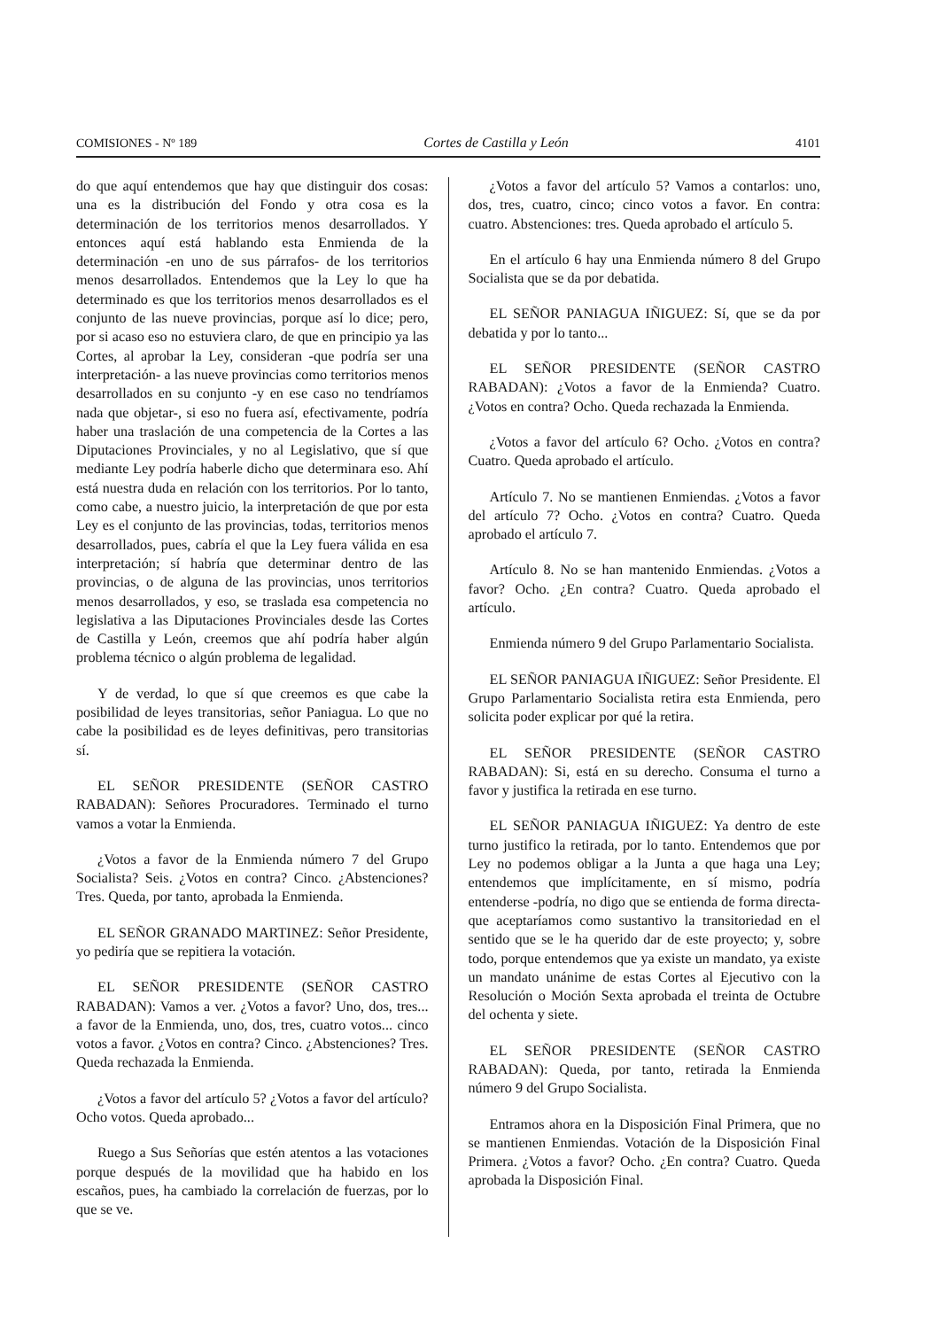COMISIONES - Nº 189 Cortes de Castilla y León 4101
do que aquí entendemos que hay que distinguir dos cosas: una es la distribución del Fondo y otra cosa es la determinación de los territorios menos desarrollados. Y entonces aquí está hablando esta Enmienda de la determinación -en uno de sus párrafos- de los territorios menos desarrollados. Entendemos que la Ley lo que ha determinado es que los territorios menos desarrollados es el conjunto de las nueve provincias, porque así lo dice; pero, por si acaso eso no estuviera claro, de que en principio ya las Cortes, al aprobar la Ley, consideran -que podría ser una interpretación- a las nueve provincias como territorios menos desarrollados en su conjunto -y en ese caso no tendríamos nada que objetar-, si eso no fuera así, efectivamente, podría haber una traslación de una competencia de la Cortes a las Diputaciones Provinciales, y no al Legislativo, que sí que mediante Ley podría haberle dicho que determinara eso. Ahí está nuestra duda en relación con los territorios. Por lo tanto, como cabe, a nuestro juicio, la interpretación de que por esta Ley es el conjunto de las provincias, todas, territorios menos desarrollados, pues, cabría el que la Ley fuera válida en esa interpretación; sí habría que determinar dentro de las provincias, o de alguna de las provincias, unos territorios menos desarrollados, y eso, se traslada esa competencia no legislativa a las Diputaciones Provinciales desde las Cortes de Castilla y León, creemos que ahí podría haber algún problema técnico o algún problema de legalidad.
Y de verdad, lo que sí que creemos es que cabe la posibilidad de leyes transitorias, señor Paniagua. Lo que no cabe la posibilidad es de leyes definitivas, pero transitorias sí.
EL SEÑOR PRESIDENTE (SEÑOR CASTRO RABADAN): Señores Procuradores. Terminado el turno vamos a votar la Enmienda.
¿Votos a favor de la Enmienda número 7 del Grupo Socialista? Seis. ¿Votos en contra? Cinco. ¿Abstenciones? Tres. Queda, por tanto, aprobada la Enmienda.
EL SEÑOR GRANADO MARTINEZ: Señor Presidente, yo pediría que se repitiera la votación.
EL SEÑOR PRESIDENTE (SEÑOR CASTRO RABADAN): Vamos a ver. ¿Votos a favor? Uno, dos, tres... a favor de la Enmienda, uno, dos, tres, cuatro votos... cinco votos a favor. ¿Votos en contra? Cinco. ¿Abstenciones? Tres. Queda rechazada la Enmienda.
¿Votos a favor del artículo 5? ¿Votos a favor del artículo? Ocho votos. Queda aprobado...
Ruego a Sus Señorías que estén atentos a las votaciones porque después de la movilidad que ha habido en los escaños, pues, ha cambiado la correlación de fuerzas, por lo que se ve.
¿Votos a favor del artículo 5? Vamos a contarlos: uno, dos, tres, cuatro, cinco; cinco votos a favor. En contra: cuatro. Abstenciones: tres. Queda aprobado el artículo 5.
En el artículo 6 hay una Enmienda número 8 del Grupo Socialista que se da por debatida.
EL SEÑOR PANIAGUA IÑIGUEZ: Sí, que se da por debatida y por lo tanto...
EL SEÑOR PRESIDENTE (SEÑOR CASTRO RABADAN): ¿Votos a favor de la Enmienda? Cuatro. ¿Votos en contra? Ocho. Queda rechazada la Enmienda.
¿Votos a favor del artículo 6? Ocho. ¿Votos en contra? Cuatro. Queda aprobado el artículo.
Artículo 7. No se mantienen Enmiendas. ¿Votos a favor del artículo 7? Ocho. ¿Votos en contra? Cuatro. Queda aprobado el artículo 7.
Artículo 8. No se han mantenido Enmiendas. ¿Votos a favor? Ocho. ¿En contra? Cuatro. Queda aprobado el artículo.
Enmienda número 9 del Grupo Parlamentario Socialista.
EL SEÑOR PANIAGUA IÑIGUEZ: Señor Presidente. El Grupo Parlamentario Socialista retira esta Enmienda, pero solicita poder explicar por qué la retira.
EL SEÑOR PRESIDENTE (SEÑOR CASTRO RABADAN): Si, está en su derecho. Consuma el turno a favor y justifica la retirada en ese turno.
EL SEÑOR PANIAGUA IÑIGUEZ: Ya dentro de este turno justifico la retirada, por lo tanto. Entendemos que por Ley no podemos obligar a la Junta a que haga una Ley; entendemos que implícitamente, en sí mismo, podría entenderse -podría, no digo que se entienda de forma directa- que aceptaríamos como sustantivo la transitoriedad en el sentido que se le ha querido dar de este proyecto; y, sobre todo, porque entendemos que ya existe un mandato, ya existe un mandato unánime de estas Cortes al Ejecutivo con la Resolución o Moción Sexta aprobada el treinta de Octubre del ochenta y siete.
EL SEÑOR PRESIDENTE (SEÑOR CASTRO RABADAN): Queda, por tanto, retirada la Enmienda número 9 del Grupo Socialista.
Entramos ahora en la Disposición Final Primera, que no se mantienen Enmiendas. Votación de la Disposición Final Primera. ¿Votos a favor? Ocho. ¿En contra? Cuatro. Queda aprobada la Disposición Final.